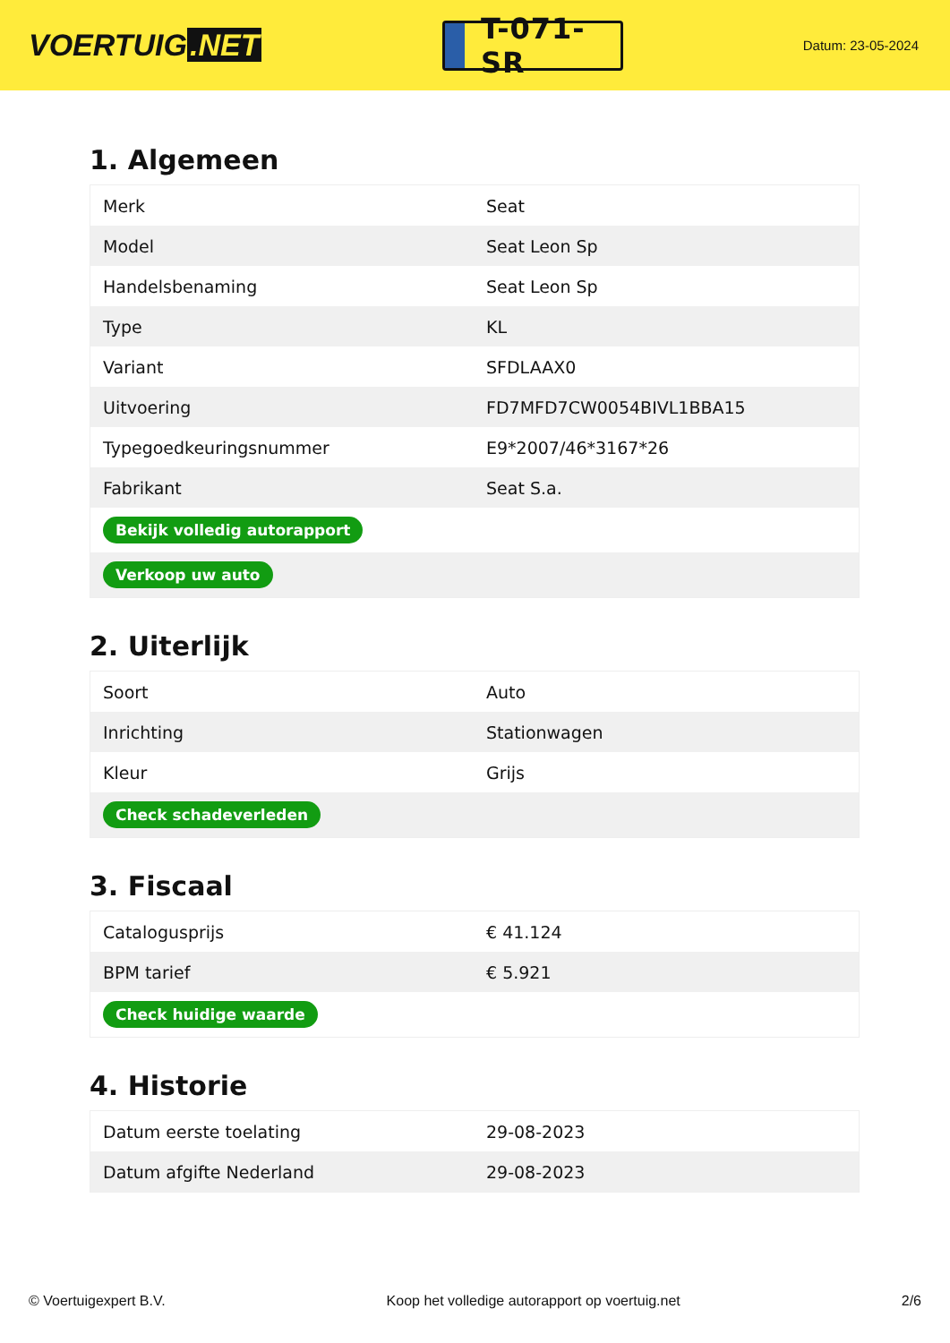VOERTUIG.NET
T-071-SR
Datum: 23-05-2024
1. Algemeen
| Merk | Seat |
| Model | Seat Leon Sp |
| Handelsbenaming | Seat Leon Sp |
| Type | KL |
| Variant | SFDLAAX0 |
| Uitvoering | FD7MFD7CW0054BIVL1BBA15 |
| Typegoedkeuringsnummer | E9*2007/46*3167*26 |
| Fabrikant | Seat S.a. |
| Bekijk volledig autorapport | |
| Verkoop uw auto | |
2. Uiterlijk
| Soort | Auto |
| Inrichting | Stationwagen |
| Kleur | Grijs |
| Check schadeverleden | |
3. Fiscaal
| Catalogusprijs | € 41.124 |
| BPM tarief | € 5.921 |
| Check huidige waarde | |
4. Historie
| Datum eerste toelating | 29-08-2023 |
| Datum afgifte Nederland | 29-08-2023 |
© Voertuigexpert B.V. Koop het volledige autorapport op voertuig.net 2/6